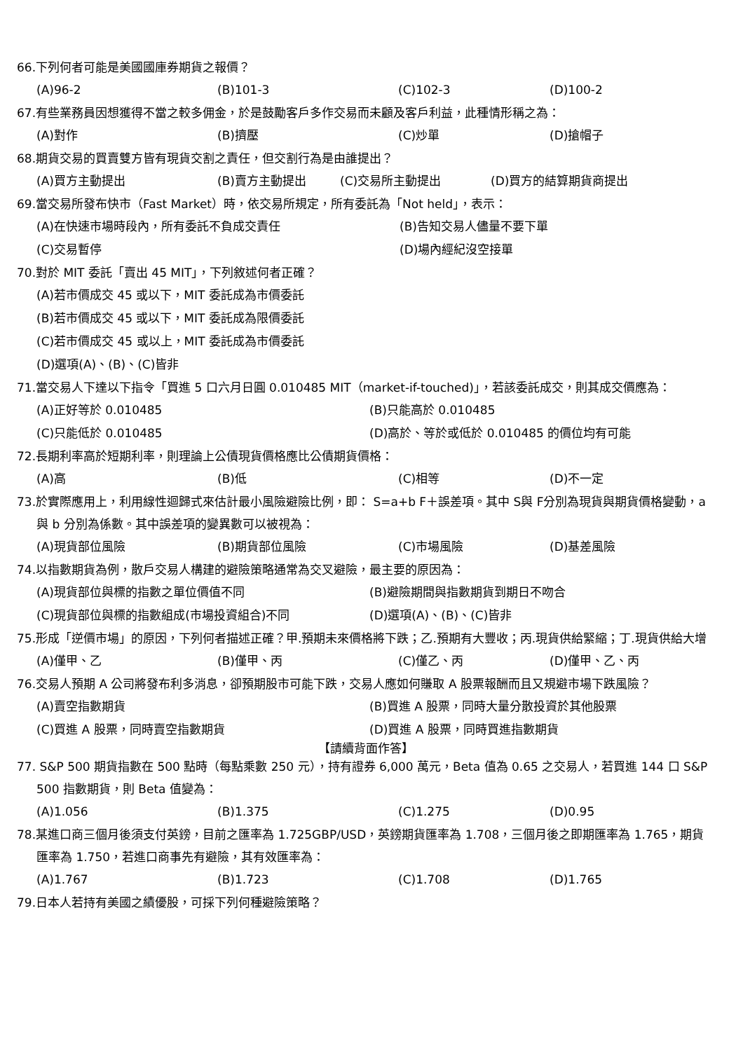66.下列何者可能是美國國庫券期貨之報價？
(A)96-2 (B)101-3 (C)102-3 (D)100-2
67.有些業務員因想獲得不當之較多佣金，於是鼓勵客戶多作交易而未顧及客戶利益，此種情形稱之為：
(A)對作 (B)擠壓 (C)炒單 (D)搶帽子
68.期貨交易的買賣雙方皆有現貨交割之責任，但交割行為是由誰提出？
(A)買方主動提出 (B)賣方主動提出 (C)交易所主動提出 (D)買方的結算期貨商提出
69.當交易所發布快市（Fast Market）時，依交易所規定，所有委託為「Not held」，表示：
(A)在快速市場時段內，所有委託不負成交責任 (B)告知交易人儘量不要下單
(C)交易暫停 (D)場內經紀沒空接單
70.對於 MIT 委託「賣出 45 MIT」，下列敘述何者正確？
(A)若市價成交 45 或以下，MIT 委託成為市價委託
(B)若市價成交 45 或以下，MIT 委託成為限價委託
(C)若市價成交 45 或以上，MIT 委託成為市價委託
(D)選項(A)、(B)、(C)皆非
71.當交易人下達以下指令「買進 5 口六月日圓 0.010485 MIT（market-if-touched)」，若該委託成交，則其成交價應為：
(A)正好等於 0.010485 (B)只能高於 0.010485
(C)只能低於 0.010485 (D)高於、等於或低於 0.010485 的價位均有可能
72.長期利率高於短期利率，則理論上公債現貨價格應比公債期貨價格：
(A)高 (B)低 (C)相等 (D)不一定
73.於實際應用上，利用線性迴歸式來估計最小風險避險比例，即： S=a+b F＋誤差項。其中 S與 F分別為現貨與期貨價格變動，a 與 b 分別為係數。其中誤差項的變異數可以被視為：
(A)現貨部位風險 (B)期貨部位風險 (C)市場風險 (D)基差風險
74.以指數期貨為例，散戶交易人構建的避險策略通常為交叉避險，最主要的原因為：
(A)現貨部位與標的指數之單位價值不同 (B)避險期間與指數期貨到期日不吻合
(C)現貨部位與標的指數組成(市場投資組合)不同 (D)選項(A)、(B)、(C)皆非
75.形成「逆價市場」的原因，下列何者描述正確？甲.預期未來價格將下跌；乙.預期有大豐收；丙.現貨供給緊縮；丁.現貨供給大增
(A)僅甲、乙 (B)僅甲、丙 (C)僅乙、丙 (D)僅甲、乙、丙
76.交易人預期 A 公司將發布利多消息，卻預期股市可能下跌，交易人應如何賺取 A 股票報酬而且又規避市場下跌風險？
(A)賣空指數期貨 (B)買進 A 股票，同時大量分散投資於其他股票
(C)買進 A 股票，同時賣空指數期貨 (D)買進 A 股票，同時買進指數期貨
【請續背面作答】
77. S&P 500 期貨指數在 500 點時（每點乘數 250 元），持有證券 6,000 萬元，Beta 值為 0.65 之交易人，若買進 144 口 S&P 500 指數期貨，則 Beta 值變為：
(A)1.056 (B)1.375 (C)1.275 (D)0.95
78.某進口商三個月後須支付英鎊，目前之匯率為 1.725GBP/USD，英鎊期貨匯率為 1.708，三個月後之即期匯率為 1.765，期貨匯率為 1.750，若進口商事先有避險，其有效匯率為：
(A)1.767 (B)1.723 (C)1.708 (D)1.765
79.日本人若持有美國之績優股，可採下列何種避險策略？